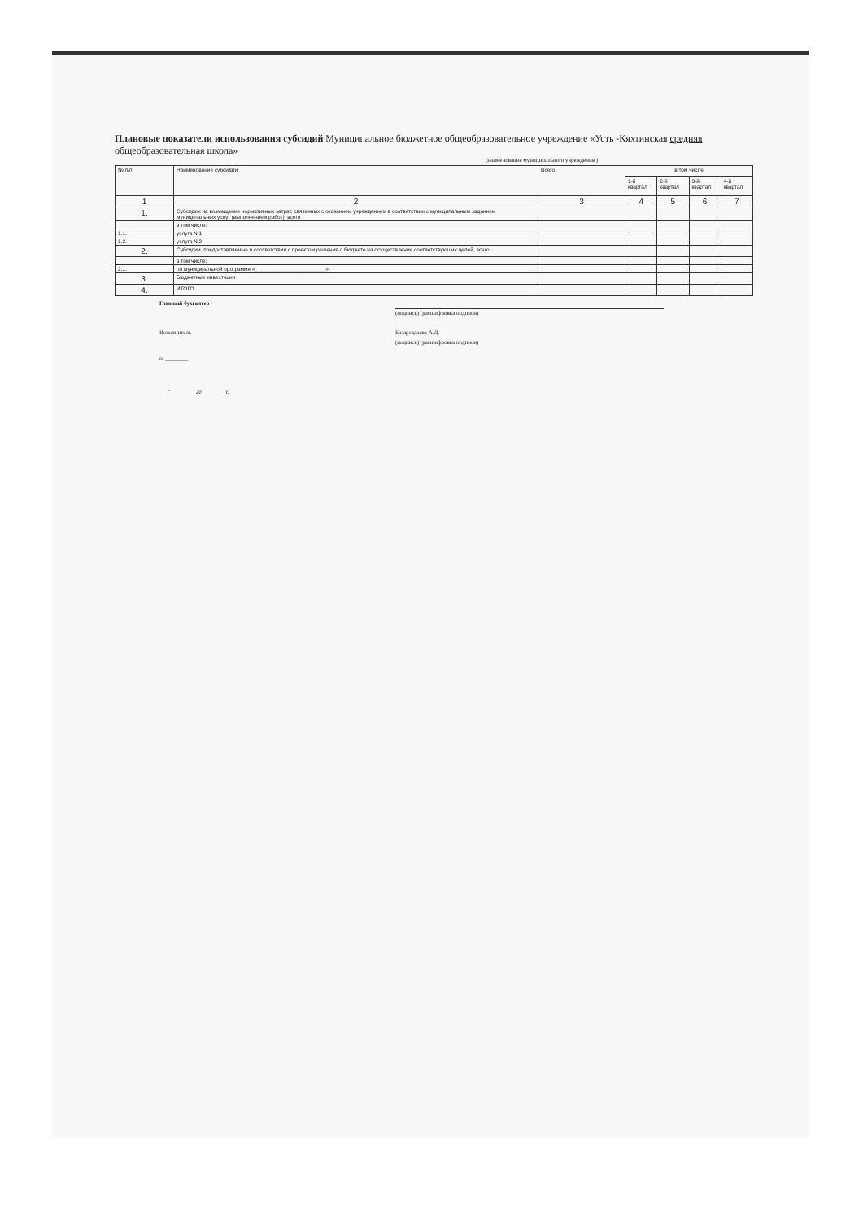Плановые показатели использования субсидий Муниципальное бюджетное общеобразовательное учреждение «Усть -Кяхтинская средняя общеобразовательная школа»
(наименование муниципального учреждения )
| № п/п | Наименование субсидии | Всего | в том числе | | | |
| --- | --- | --- | --- | --- | --- | --- |
| | | | 1-й квартал | 2-й квартал | 3-й квартал | 4-й квартал |
| 1 | 2 | 3 | 4 | 5 | 6 | 7 |
| 1. | Субсидии на возмещение нормативных затрат, связанных с оказанием учреждением в соответствии с муниципальным заданием муниципальных услуг (выполнением работ), всего | | | | | |
| | в том числе: | | | | | |
| 1.1. | услуга N 1 | | | | | |
| 1.2. | услуга N 2 | | | | | |
| 2. | Субсидии, предоставляемые в соответствии с проектом решения о бюджете на осуществление соответствующих целей, всего | | | | | |
| | в том числе: | | | | | |
| 2.1. | по муниципальной программе «________________________» | | | | | |
| 3. | Бюджетные инвестиции | | | | | |
| 4. | ИТОГО | | | | | |
Главный бухгалтер
(подпись) (расшифровка подписи)
Исполнитель Базарсадаева А.Д.
(подпись) (расшифровка подписи)
п. ________
___" ________ 20________ г.